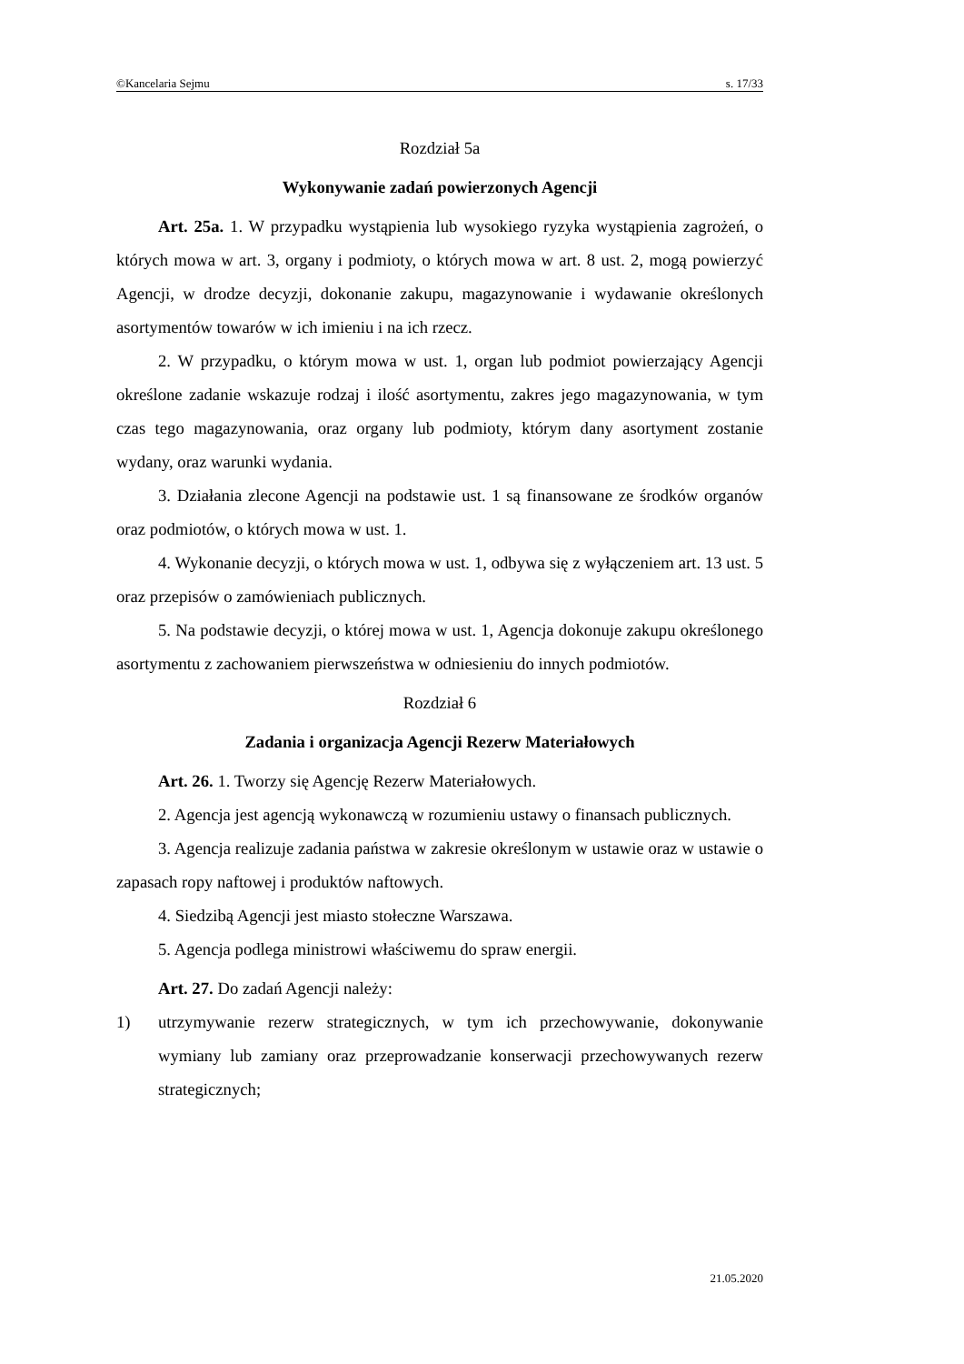©Kancelaria Sejmu s. 17/33
Rozdział 5a
Wykonywanie zadań powierzonych Agencji
Art. 25a. 1. W przypadku wystąpienia lub wysokiego ryzyka wystąpienia zagrożeń, o których mowa w art. 3, organy i podmioty, o których mowa w art. 8 ust. 2, mogą powierzyć Agencji, w drodze decyzji, dokonanie zakupu, magazynowanie i wydawanie określonych asortymentów towarów w ich imieniu i na ich rzecz.
2. W przypadku, o którym mowa w ust. 1, organ lub podmiot powierzający Agencji określone zadanie wskazuje rodzaj i ilość asortymentu, zakres jego magazynowania, w tym czas tego magazynowania, oraz organy lub podmioty, którym dany asortyment zostanie wydany, oraz warunki wydania.
3. Działania zlecone Agencji na podstawie ust. 1 są finansowane ze środków organów oraz podmiotów, o których mowa w ust. 1.
4. Wykonanie decyzji, o których mowa w ust. 1, odbywa się z wyłączeniem art. 13 ust. 5 oraz przepisów o zamówieniach publicznych.
5. Na podstawie decyzji, o której mowa w ust. 1, Agencja dokonuje zakupu określonego asortymentu z zachowaniem pierwszeństwa w odniesieniu do innych podmiotów.
Rozdział 6
Zadania i organizacja Agencji Rezerw Materiałowych
Art. 26. 1. Tworzy się Agencję Rezerw Materiałowych.
2. Agencja jest agencją wykonawczą w rozumieniu ustawy o finansach publicznych.
3. Agencja realizuje zadania państwa w zakresie określonym w ustawie oraz w ustawie o zapasach ropy naftowej i produktów naftowych.
4. Siedzibą Agencji jest miasto stołeczne Warszawa.
5. Agencja podlega ministrowi właściwemu do spraw energii.
Art. 27. Do zadań Agencji należy:
1) utrzymywanie rezerw strategicznych, w tym ich przechowywanie, dokonywanie wymiany lub zamiany oraz przeprowadzanie konserwacji przechowywanych rezerw strategicznych;
21.05.2020